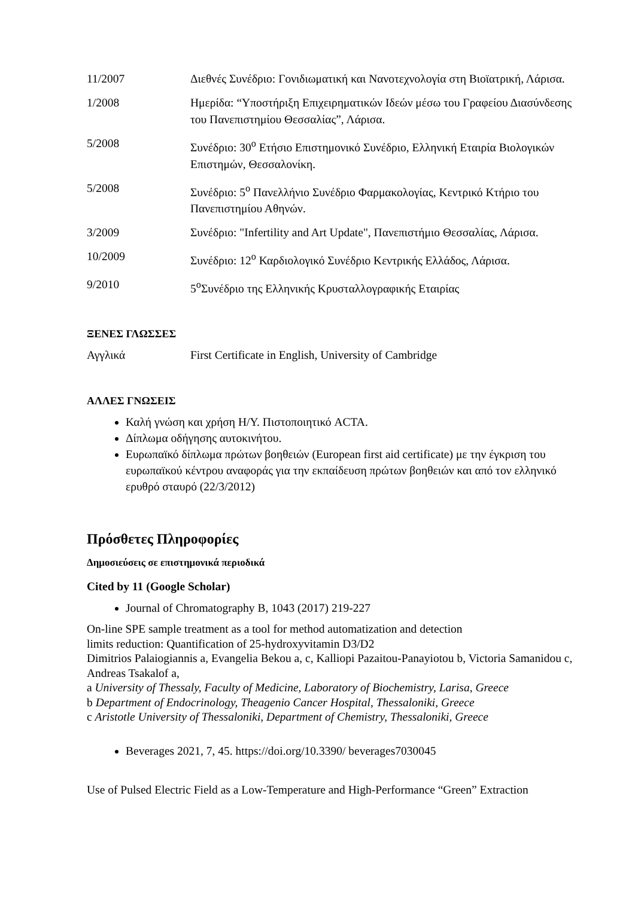11/2007 Διεθνές Συνέδριο: Γονιδιωματική και Νανοτεχνολογία στη Βιοϊατρική, Λάρισα.
1/2008 Ημερίδα: “Υποστήριξη Επιχειρηματικών Ιδεών μέσω του Γραφείου Διασύνδεσης του Πανεπιστημίου Θεσσαλίας”, Λάρισα.
5/2008 Συνέδριο: 30<sup>ο</sup> Ετήσιο Επιστημονικό Συνέδριο, Ελληνική Εταιρία Βιολογικών Επιστημών, Θεσσαλονίκη.
5/2008 Συνέδριο: 5<sup>ο</sup> Πανελλήνιο Συνέδριο Φαρμακολογίας, Κεντρικό Κτήριο του Πανεπιστημίου Αθηνών.
3/2009 Συνέδριο: "Infertility and Art Update", Πανεπιστήμιο Θεσσαλίας, Λάρισα.
10/2009 Συνέδριο: 12<sup>ο</sup> Καρδιολογικό Συνέδριο Κεντρικής Ελλάδος, Λάρισα.
9/2010 5<sup>ο</sup>Συνέδριο της Ελληνικής Κρυσταλλογραφικής Εταιρίας
ΞΕΝΕΣ ΓΛΩΣΣΕΣ
Αγγλικά First Certificate in English, University of Cambridge
ΑΛΛΕΣ ΓΝΩΣΕΙΣ
Καλή γνώση και χρήση Η/Υ. Πιστοποιητικό ACTA.
Δίπλωμα οδήγησης αυτοκινήτου.
Ευρωπαϊκό δίπλωμα πρώτων βοηθειών (European first aid certificate) με την έγκριση του ευρωπαϊκού κέντρου αναφοράς για την εκπαίδευση πρώτων βοηθειών και από τον ελληνικό ερυθρό σταυρό (22/3/2012)
Πρόσθετες Πληροφορίες
Δημοσιεύσεις σε επιστημονικά περιοδικά
Cited by 11 (Google Scholar)
Journal of Chromatography B, 1043 (2017) 219-227
On-line SPE sample treatment as a tool for method automatization and detection
limits reduction: Quantification of 25-hydroxyvitamin D3/D2
Dimitrios Palaiogiannis a, Evangelia Bekou a, c, Kalliopi Pazaitou-Panayiotou b, Victoria Samanidou c, Andreas Tsakalof a,
a University of Thessaly, Faculty of Medicine, Laboratory of Biochemistry, Larisa, Greece
b Department of Endocrinology, Theagenio Cancer Hospital, Thessaloniki, Greece
c Aristotle University of Thessaloniki, Department of Chemistry, Thessaloniki, Greece
Beverages 2021, 7, 45. https://doi.org/10.3390/ beverages7030045
Use of Pulsed Electric Field as a Low-Temperature and High-Performance “Green” Extraction